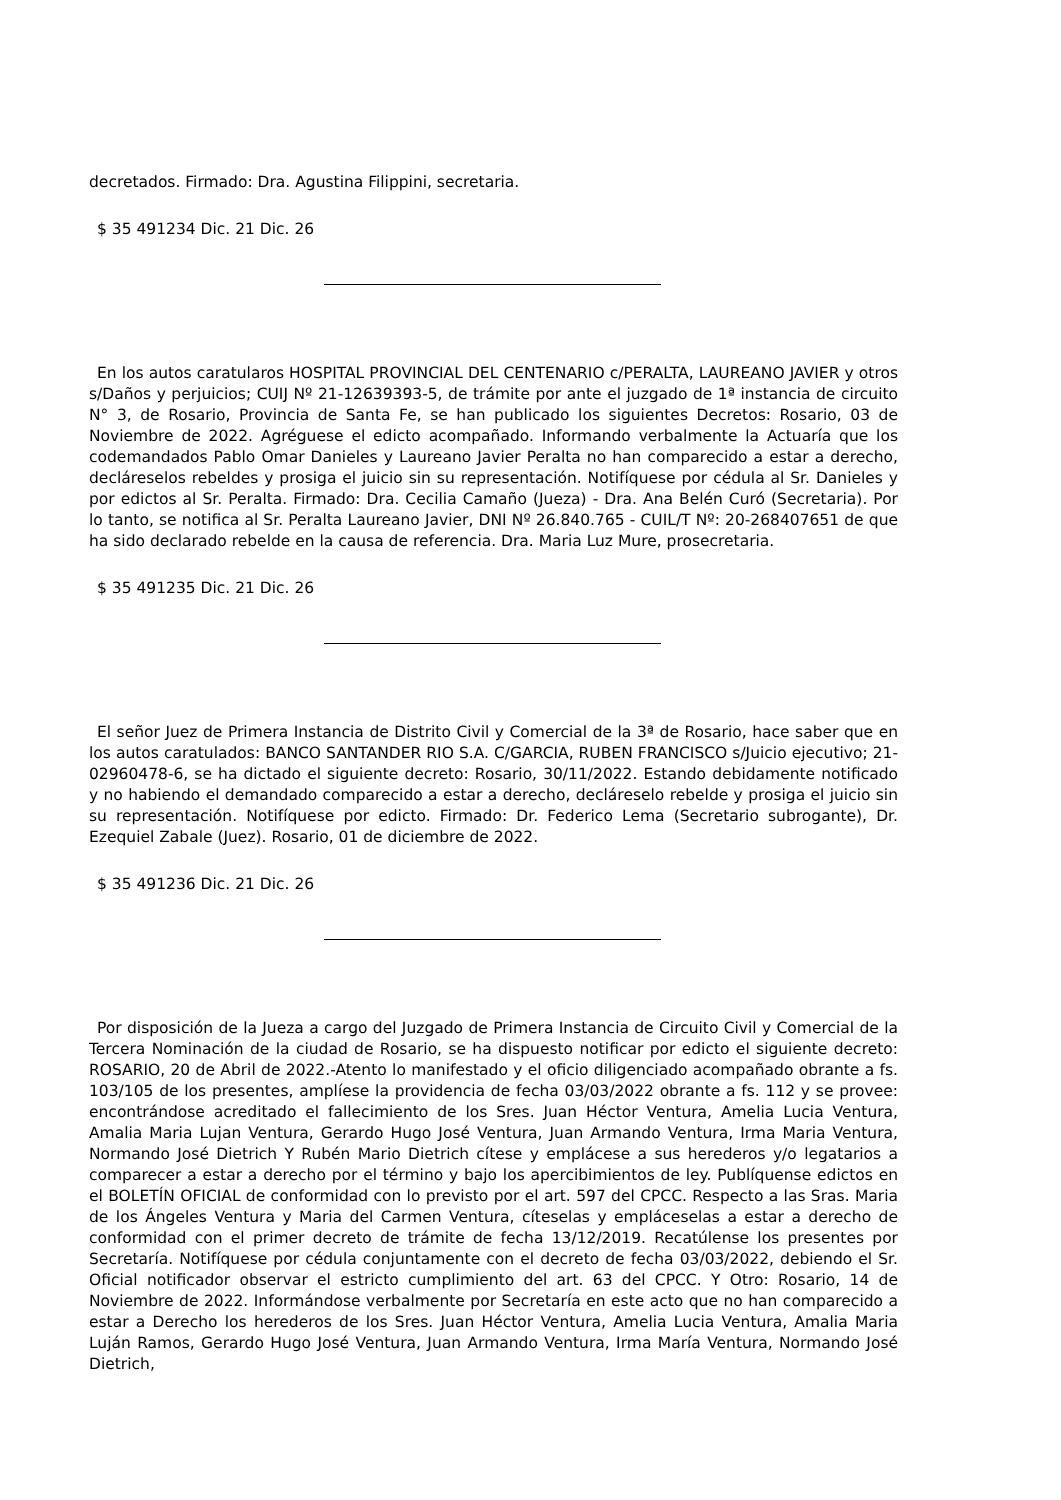decretados. Firmado: Dra. Agustina Filippini, secretaria.
$ 35 491234 Dic. 21 Dic. 26
En los autos caratularos HOSPITAL PROVINCIAL DEL CENTENARIO c/PERALTA, LAUREANO JAVIER y otros s/Daños y perjuicios; CUIJ Nº 21-12639393-5, de trámite por ante el juzgado de 1ª instancia de circuito N° 3, de Rosario, Provincia de Santa Fe, se han publicado los siguientes Decretos: Rosario, 03 de Noviembre de 2022. Agréguese el edicto acompañado. Informando verbalmente la Actuaría que los codemandados Pablo Omar Danieles y Laureano Javier Peralta no han comparecido a estar a derecho, decláreselos rebeldes y prosiga el juicio sin su representación. Notifíquese por cédula al Sr. Danieles y por edictos al Sr. Peralta. Firmado: Dra. Cecilia Camaño (Jueza) - Dra. Ana Belén Curó (Secretaria). Por lo tanto, se notifica al Sr. Peralta Laureano Javier, DNI Nº 26.840.765 - CUIL/T Nº: 20-268407651 de que ha sido declarado rebelde en la causa de referencia. Dra. Maria Luz Mure, prosecretaria.
$ 35 491235 Dic. 21 Dic. 26
El señor Juez de Primera Instancia de Distrito Civil y Comercial de la 3ª de Rosario, hace saber que en los autos caratulados: BANCO SANTANDER RIO S.A. C/GARCIA, RUBEN FRANCISCO s/Juicio ejecutivo; 21-02960478-6, se ha dictado el siguiente decreto: Rosario, 30/11/2022. Estando debidamente notificado y no habiendo el demandado comparecido a estar a derecho, decláreselo rebelde y prosiga el juicio sin su representación. Notifíquese por edicto. Firmado: Dr. Federico Lema (Secretario subrogante), Dr. Ezequiel Zabale (Juez). Rosario, 01 de diciembre de 2022.
$ 35 491236 Dic. 21 Dic. 26
Por disposición de la Jueza a cargo del Juzgado de Primera Instancia de Circuito Civil y Comercial de la Tercera Nominación de la ciudad de Rosario, se ha dispuesto notificar por edicto el siguiente decreto: ROSARIO, 20 de Abril de 2022.-Atento lo manifestado y el oficio diligenciado acompañado obrante a fs. 103/105 de los presentes, amplíese la providencia de fecha 03/03/2022 obrante a fs. 112 y se provee: encontrándose acreditado el fallecimiento de los Sres. Juan Héctor Ventura, Amelia Lucia Ventura, Amalia Maria Lujan Ventura, Gerardo Hugo José Ventura, Juan Armando Ventura, Irma Maria Ventura, Normando José Dietrich Y Rubén Mario Dietrich cítese y emplácese a sus herederos y/o legatarios a comparecer a estar a derecho por el término y bajo los apercibimientos de ley. Publíquense edictos en el BOLETÍN OFICIAL de conformidad con lo previsto por el art. 597 del CPCC. Respecto a las Sras. Maria de los Ángeles Ventura y Maria del Carmen Ventura, cíteselas y empláceselas a estar a derecho de conformidad con el primer decreto de trámite de fecha 13/12/2019. Recatúlense los presentes por Secretaría. Notifíquese por cédula conjuntamente con el decreto de fecha 03/03/2022, debiendo el Sr. Oficial notificador observar el estricto cumplimiento del art. 63 del CPCC. Y Otro: Rosario, 14 de Noviembre de 2022. Informándose verbalmente por Secretaría en este acto que no han comparecido a estar a Derecho los herederos de los Sres. Juan Héctor Ventura, Amelia Lucia Ventura, Amalia Maria Luján Ramos, Gerardo Hugo José Ventura, Juan Armando Ventura, Irma María Ventura, Normando José Dietrich,